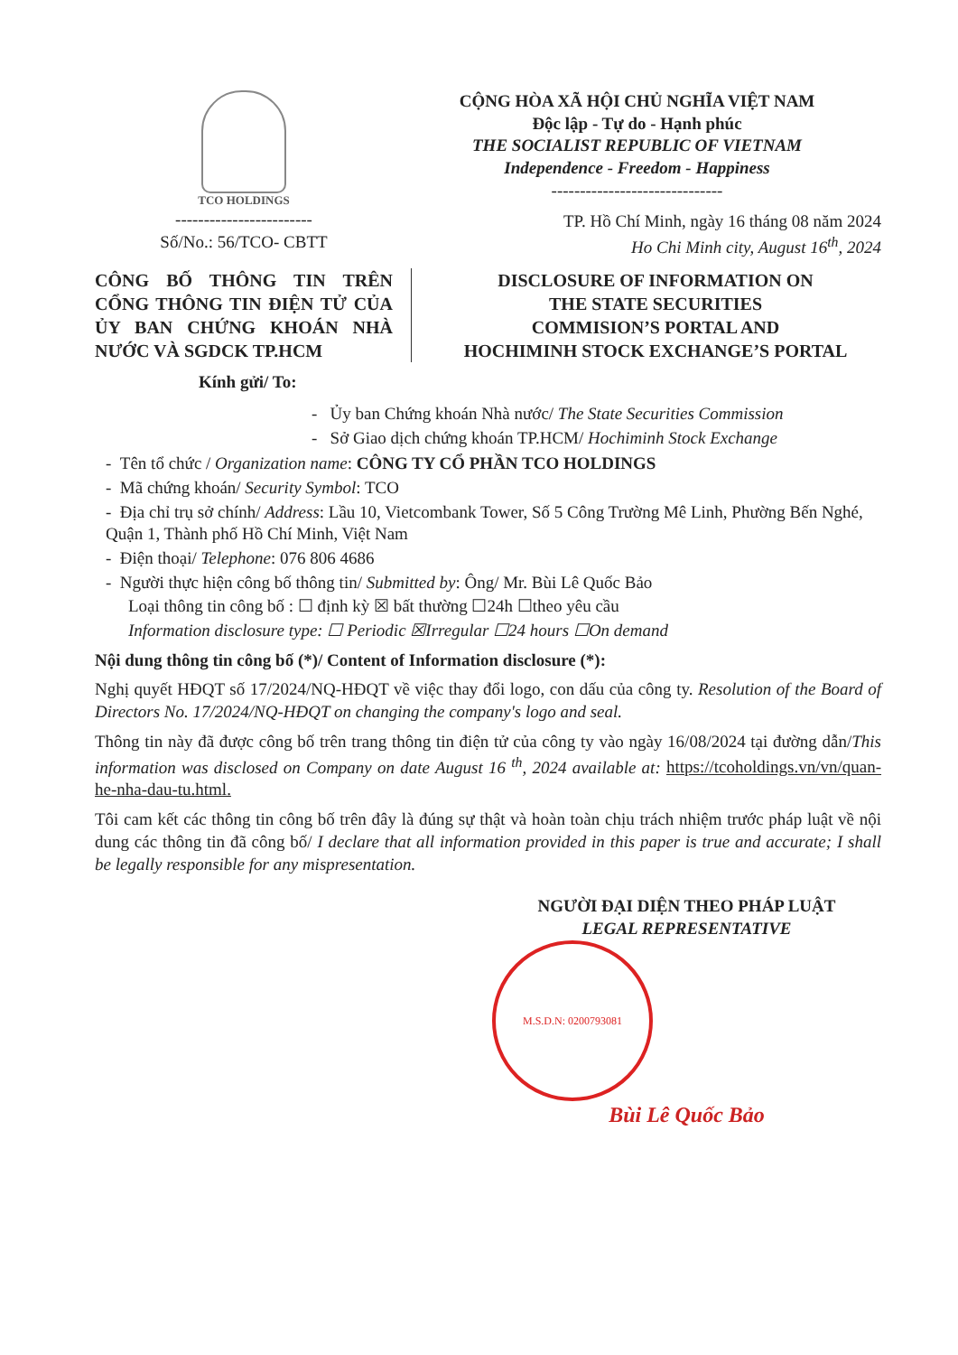TCO HOLDINGS
------------------------
Số/No.: 56/TCO- CBTT
CỘNG HÒA XÃ HỘI CHỦ NGHĨA VIỆT NAM
Độc lập - Tự do - Hạnh phúc
THE SOCIALIST REPUBLIC OF VIETNAM
Independence - Freedom - Happiness
------------------------------
TP. Hồ Chí Minh, ngày 16 tháng 08 năm 2024
Ho Chi Minh city, August 16<sup>th</sup>, 2024
CÔNG BỐ THÔNG TIN TRÊN CỔNG THÔNG TIN ĐIỆN TỬ CỦA ỦY BAN CHỨNG KHOÁN NHÀ NƯỚC VÀ SGDCK TP.HCM
DISCLOSURE OF INFORMATION ON
THE STATE SECURITIES
COMMISION’S PORTAL AND
HOCHIMINH STOCK EXCHANGE’S PORTAL
Kính gửi/ To:
- Ủy ban Chứng khoán Nhà nước/ The State Securities Commission
- Sở Giao dịch chứng khoán TP.HCM/ Hochiminh Stock Exchange
- Tên tổ chức / Organization name: CÔNG TY CỔ PHẦN TCO HOLDINGS
- Mã chứng khoán/ Security Symbol: TCO
- Địa chỉ trụ sở chính/ Address: Lầu 10, Vietcombank Tower, Số 5 Công Trường Mê Linh, Phường Bến Nghé, Quận 1, Thành phố Hồ Chí Minh, Việt Nam
- Điện thoại/ Telephone: 076 806 4686
- Người thực hiện công bố thông tin/ Submitted by: Ông/ Mr. Bùi Lê Quốc Bảo
Loại thông tin công bố : ☐ định kỳ ☒ bất thường ☐24h ☐theo yêu cầu
Information disclosure type: ☐ Periodic ☒Irregular ☐24 hours ☐On demand
Nội dung thông tin công bố (*)/ Content of Information disclosure (*):
Nghị quyết HĐQT số 17/2024/NQ-HĐQT về việc thay đổi logo, con dấu của công ty. Resolution of the Board of Directors No. 17/2024/NQ-HĐQT on changing the company's logo and seal.
Thông tin này đã được công bố trên trang thông tin điện tử của công ty vào ngày 16/08/2024 tại đường dẫn/This information was disclosed on Company on date August 16 <sup>th</sup>, 2024 available at: https://tcoholdings.vn/vn/quan-he-nha-dau-tu.html.
Tôi cam kết các thông tin công bố trên đây là đúng sự thật và hoàn toàn chịu trách nhiệm trước pháp luật về nội dung các thông tin đã công bố/ I declare that all information provided in this paper is true and accurate; I shall be legally responsible for any mispresentation.
NGƯỜI ĐẠI DIỆN THEO PHÁP LUẬT
LEGAL REPRESENTATIVE
M.S.D.N: 0200793081
Bùi Lê Quốc Bảo